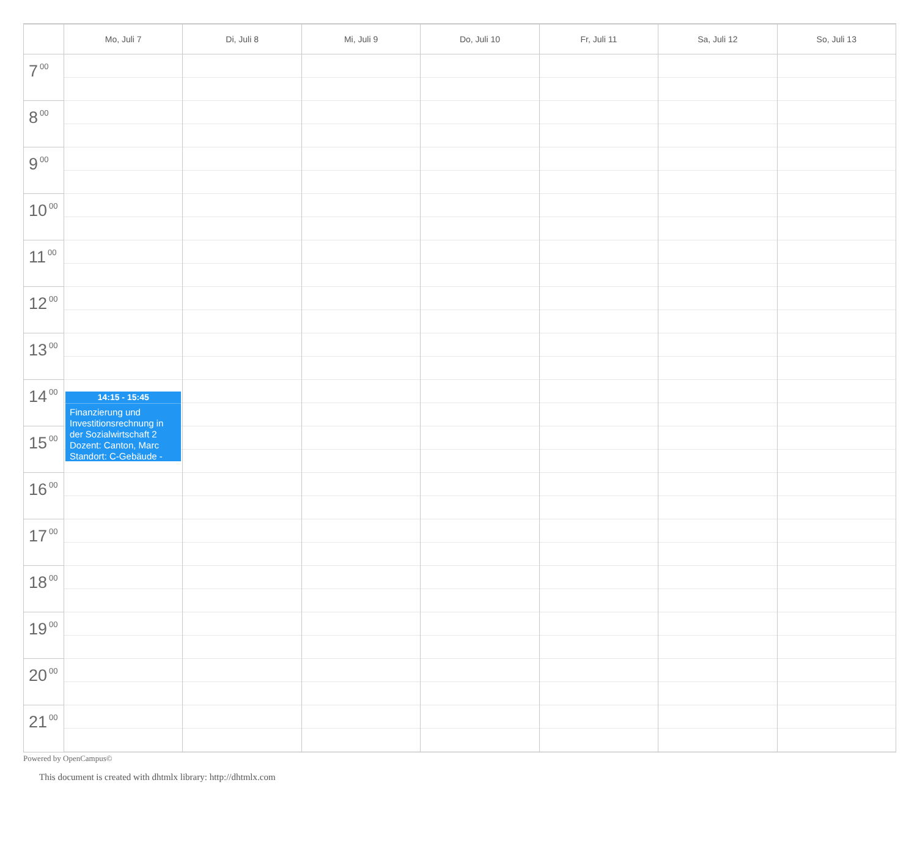Mo, Juli 7 Di, Juli 8 Mi, Juli 9 Do, Juli 10 Fr, Juli 11 Sa, Juli 12 So, Juli 13
7<sup>00</sup>
8<sup>00</sup>
9<sup>00</sup>
10<sup>00</sup>
11<sup>00</sup>
12<sup>00</sup>
13<sup>00</sup>
14<sup>00</sup>
15<sup>00</sup>
16<sup>00</sup>
17<sup>00</sup>
18<sup>00</sup>
19<sup>00</sup>
20<sup>00</sup>
21<sup>00</sup>
14:15 - 15:45
Finanzierung und Investitionsrechnung in der Sozialwirtschaft 2
Dozent: Canton, Marc
Standort: C-Gebäude -
Powered by OpenCampus©
This document is created with dhtmlx library: http://dhtmlx.com